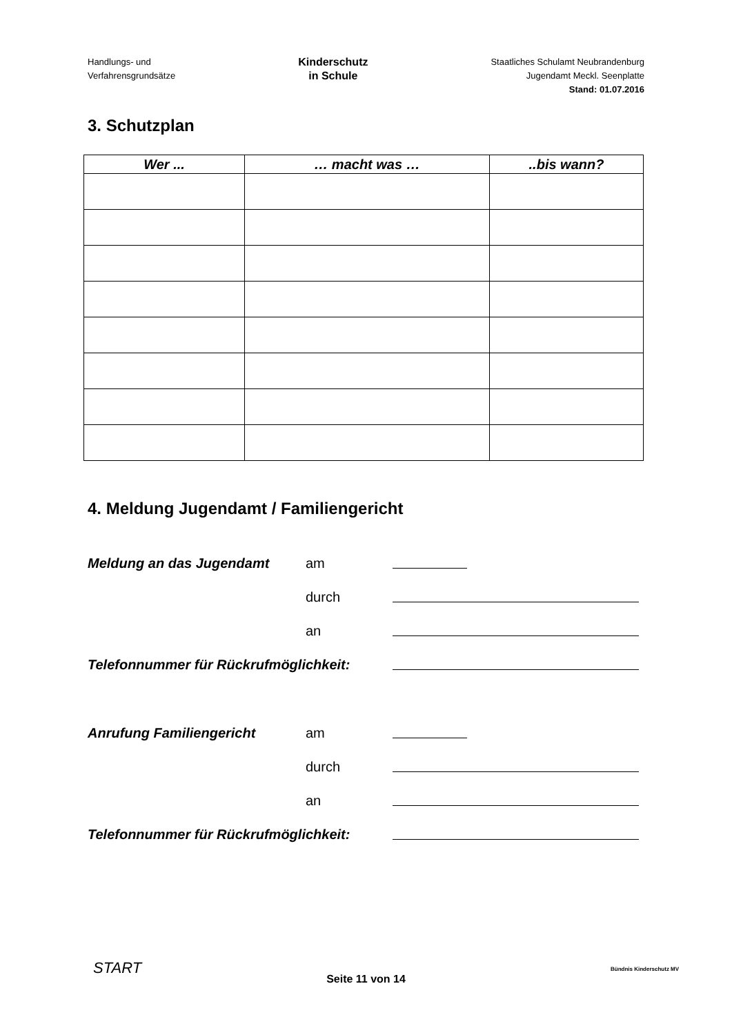Handlungs- und
Verfahrensgrundsätze
Kinderschutz
in Schule
Staatliches Schulamt Neubrandenburg
Jugendamt Meckl. Seenplatte
Stand: 01.07.2016
3. Schutzplan
| Wer ... | … macht was … | ..bis wann? |
| --- | --- | --- |
4. Meldung Jugendamt / Familiengericht
Meldung an das Jugendamt
am
durch
an
Telefonnummer für Rückrufmöglichkeit:
Anrufung Familiengericht
am
durch
an
Telefonnummer für Rückrufmöglichkeit:
START
Seite 11 von 14
Bündnis Kinderschutz MV